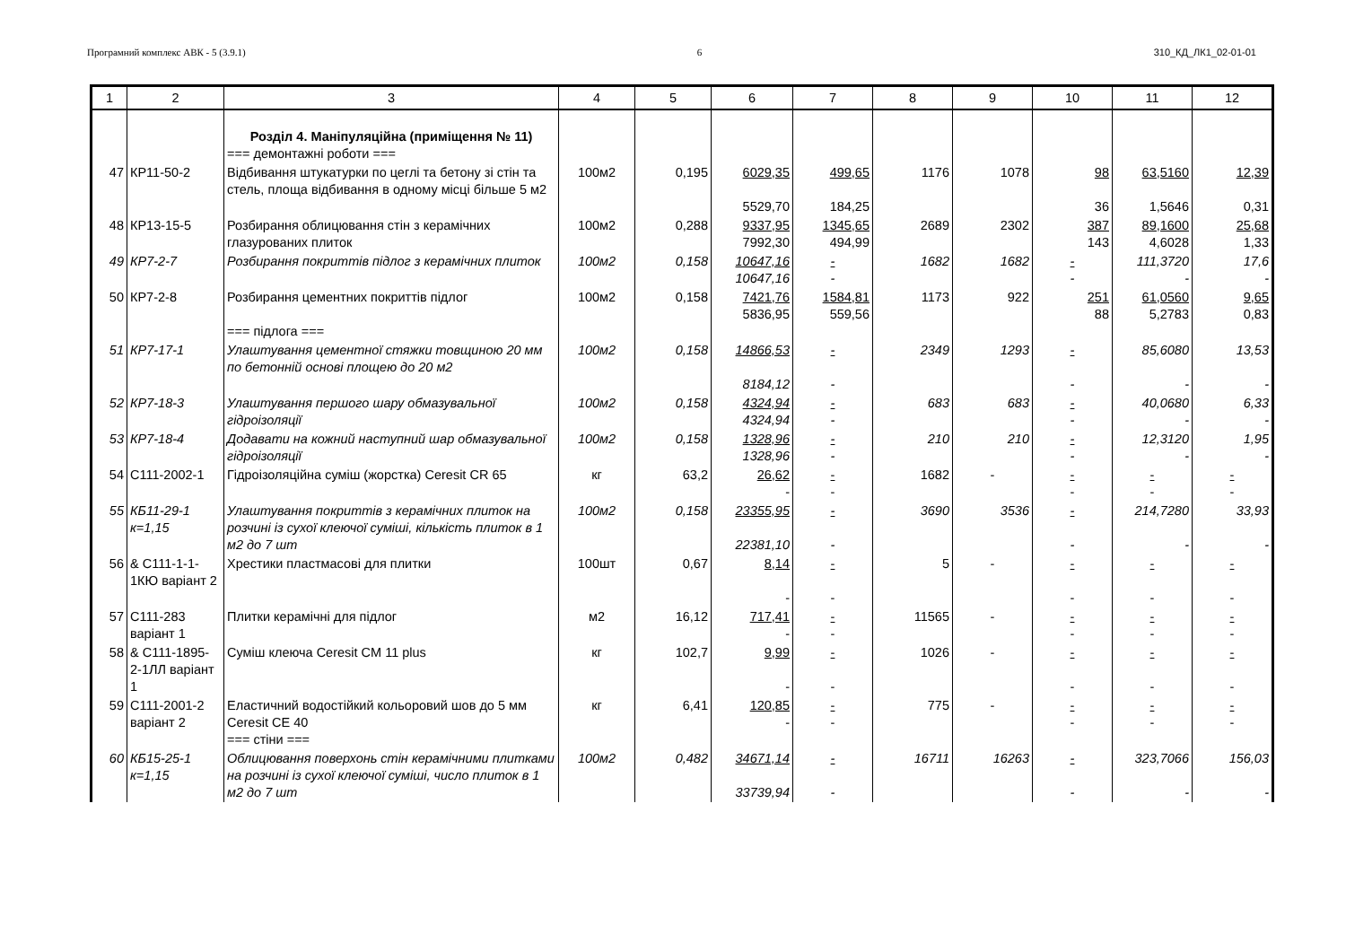Програмний комплекс АВК - 5 (3.9.1) 6 310_КД_ЛК1_02-01-01
| 1 | 2 | 3 | 4 | 5 | 6 | 7 | 8 | 9 | 10 | 11 | 12 |
| --- | --- | --- | --- | --- | --- | --- | --- | --- | --- | --- | --- |
| | | Розділ 4. Маніпуляційна (приміщення № 11) === демонтажні роботи === | | | | | | | | | |
| 47 | КР11-50-2 | Відбивання штукатурки по цеглі та бетону зі стін та стель, площа відбивання в одному місці більше 5 м2 | 100м2 | 0,195 | 6029,35 5529,70 | 499,65 184,25 | 1176 | 1078 | 98 36 | 63,5160 1,5646 | 12,39 0,31 |
| 48 | КР13-15-5 | Розбирання облицювання стін з керамічних глазурованих плиток | 100м2 | 0,288 | 9337,95 7992,30 | 1345,65 494,99 | 2689 | 2302 | 387 143 | 89,1600 4,6028 | 25,68 1,33 |
| 49 | КР7-2-7 | Розбирання покриттів підлог з керамічних плиток | 100м2 | 0,158 | 10647,16 10647,16 | - - | 1682 | 1682 | - - | 111,3720 - | 17,6 - |
| 50 | КР7-2-8 | Розбирання цементних покриттів підлог === підлога === | 100м2 | 0,158 | 7421,76 5836,95 | 1584,81 559,56 | 1173 | 922 | 251 88 | 61,0560 5,2783 | 9,65 0,83 |
| 51 | КР7-17-1 | Улаштування цементної стяжки товщиною 20 мм по бетонній основі площею до 20 м2 | 100м2 | 0,158 | 14866,53 8184,12 | - - | 2349 | 1293 | - - | 85,6080 - | 13,53 - |
| 52 | КР7-18-3 | Улаштування першого шару обмазувальної гідроізоляції | 100м2 | 0,158 | 4324,94 4324,94 | - - | 683 | 683 | - - | 40,0680 - | 6,33 - |
| 53 | КР7-18-4 | Додавати на кожний наступний шар обмазувальної гідроізоляції | 100м2 | 0,158 | 1328,96 1328,96 | - - | 210 | 210 | - - | 12,3120 - | 1,95 - |
| 54 | С111-2002-1 | Гідроізоляційна суміш (жорстка) Ceresit CR 65 | кг | 63,2 | 26,62 - | - - | 1682 | - | - - | - - | - - |
| 55 | КБ11-29-1 к=1,15 | Улаштування покриттів з керамічних плиток на розчині із сухої клеючої суміші, кількість плиток в 1 м2 до 7 шт | 100м2 | 0,158 | 23355,95 22381,10 | - - | 3690 | 3536 | - - | 214,7280 - | 33,93 - |
| 56 | & С111-1-1-1КЮ варіант 2 | Хрестики пластмасові для плитки | 100шт | 0,67 | 8,14 - | - - | 5 | - | - - | - - | - - |
| 57 | С111-283 варіант 1 | Плитки керамічні для підлог | м2 | 16,12 | 717,41 - | - - | 11565 | - | - - | - - | - - |
| 58 | & С111-1895-2-1ЛЛ варіант 1 | Суміш клеюча Ceresit CM 11 plus | кг | 102,7 | 9,99 - | - - | 1026 | - | - - | - - | - - |
| 59 | С111-2001-2 варіант 2 | Еластичний водостійкий кольоровий шов до 5 мм Ceresit CE 40 === стіни === | кг | 6,41 | 120,85 - | - - | 775 | - | - - | - - | - - |
| 60 | КБ15-25-1 к=1,15 | Облицювання поверхонь стін керамічними плитками на розчині із сухої клеючої суміші, число плиток в 1 м2 до 7 шт | 100м2 | 0,482 | 34671,14 33739,94 | - - | 16711 | 16263 | - - | 323,7066 - | 156,03 - |